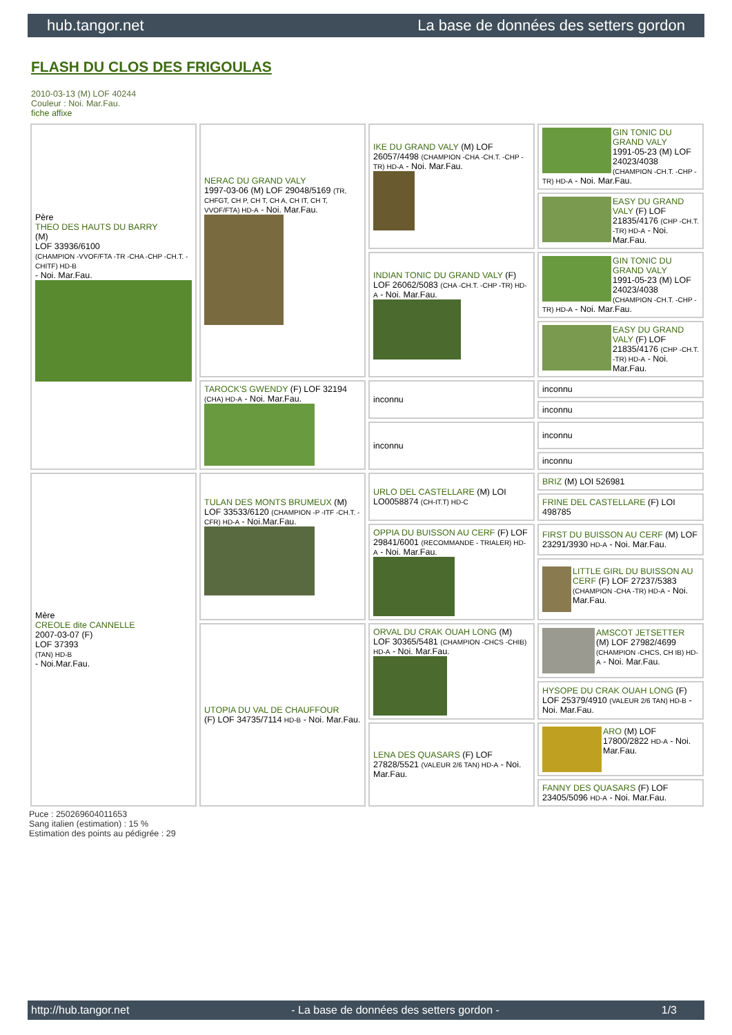hub.tangor.net La base de données des setters gordon
FLASH DU CLOS DES FRIGOULAS
2010-03-13 (M) LOF 40244
Couleur : Noi. Mar.Fau.
fiche affixe
| Père THEO DES HAUTS DU BARRY (M) LOF 33936/6100 (CHAMPION -VVOF/FTA -TR -CHA -CHP -CH.T. -CHITF) HD-B - Noi. Mar.Fau. | NERAC DU GRAND VALY 1997-03-06 (M) LOF 29048/5169 (TR, CHFGT, CH P, CH T, CH A, CH IT, CH T, VVOF/FTA) HD-A - Noi. Mar.Fau. | IKE DU GRAND VALY (M) LOF 26057/4498 (CHAMPION -CHA -CH.T. -CHP -TR) HD-A - Noi. Mar.Fau. | GIN TONIC DU GRAND VALY 1991-05-23 (M) LOF 24023/4038 (CHAMPION -CH.T. -CHP -TR) HD-A - Noi. Mar.Fau. |
| | | | EASY DU GRAND VALY (F) LOF 21835/4176 (CHP -CH.T. -TR) HD-A - Noi. Mar.Fau. |
| | | INDIAN TONIC DU GRAND VALY (F) LOF 26062/5083 (CHA -CH.T. -CHP -TR) HD-A - Noi. Mar.Fau. | GIN TONIC DU GRAND VALY 1991-05-23 (M) LOF 24023/4038 (CHAMPION -CH.T. -CHP -TR) HD-A - Noi. Mar.Fau. |
| | | | EASY DU GRAND VALY (F) LOF 21835/4176 (CHP -CH.T. -TR) HD-A - Noi. Mar.Fau. |
| | TAROCK'S GWENDY (F) LOF 32194 (CHA) HD-A - Noi. Mar.Fau. | inconnu | inconnu |
| | | | inconnu |
| | | inconnu | inconnu |
| | | | inconnu |
| Mère CREOLE dite CANNELLE 2007-03-07 (F) LOF 37393 (TAN) HD-B - Noi.Mar.Fau. | TULAN DES MONTS BRUMEUX (M) LOF 33533/6120 (CHAMPION -P -ITF -CH.T. -CFR) HD-A - Noi.Mar.Fau. | URLO DEL CASTELLARE (M) LOI LO0058874 (CH-IT.T) HD-C | BRIZ (M) LOI 526981 |
| | | | FRINE DEL CASTELLARE (F) LOI 498785 |
| | | OPPIA DU BUISSON AU CERF (F) LOF 29841/6001 (RECOMMANDE - TRIALER) HD-A - Noi. Mar.Fau. | FIRST DU BUISSON AU CERF (M) LOF 23291/3930 HD-A - Noi. Mar.Fau. |
| | | | LITTLE GIRL DU BUISSON AU CERF (F) LOF 27237/5383 (CHAMPION -CHA -TR) HD-A - Noi. Mar.Fau. |
| | UTOPIA DU VAL DE CHAUFFOUR (F) LOF 34735/7114 HD-B - Noi. Mar.Fau. | ORVAL DU CRAK OUAH LONG (M) LOF 30365/5481 (CHAMPION -CHCS -CHIB) HD-A - Noi. Mar.Fau. | AMSCOT JETSETTER (M) LOF 27982/4699 (CHAMPION -CHCS, CH IB) HD-A - Noi. Mar.Fau. |
| | | | HYSOPE DU CRAK OUAH LONG (F) LOF 25379/4910 (VALEUR 2/6 TAN) HD-B - Noi. Mar.Fau. |
| | | LENA DES QUASARS (F) LOF 27828/5521 (VALEUR 2/6 TAN) HD-A - Noi. Mar.Fau. | ARO (M) LOF 17800/2822 HD-A - Noi. Mar.Fau. |
| | | | FANNY DES QUASARS (F) LOF 23405/5096 HD-A - Noi. Mar.Fau. |
Puce : 250269604011653
Sang italien (estimation) : 15 %
Estimation des points au pédigrée : 29
http://hub.tangor.net - La base de données des setters gordon - 1/3